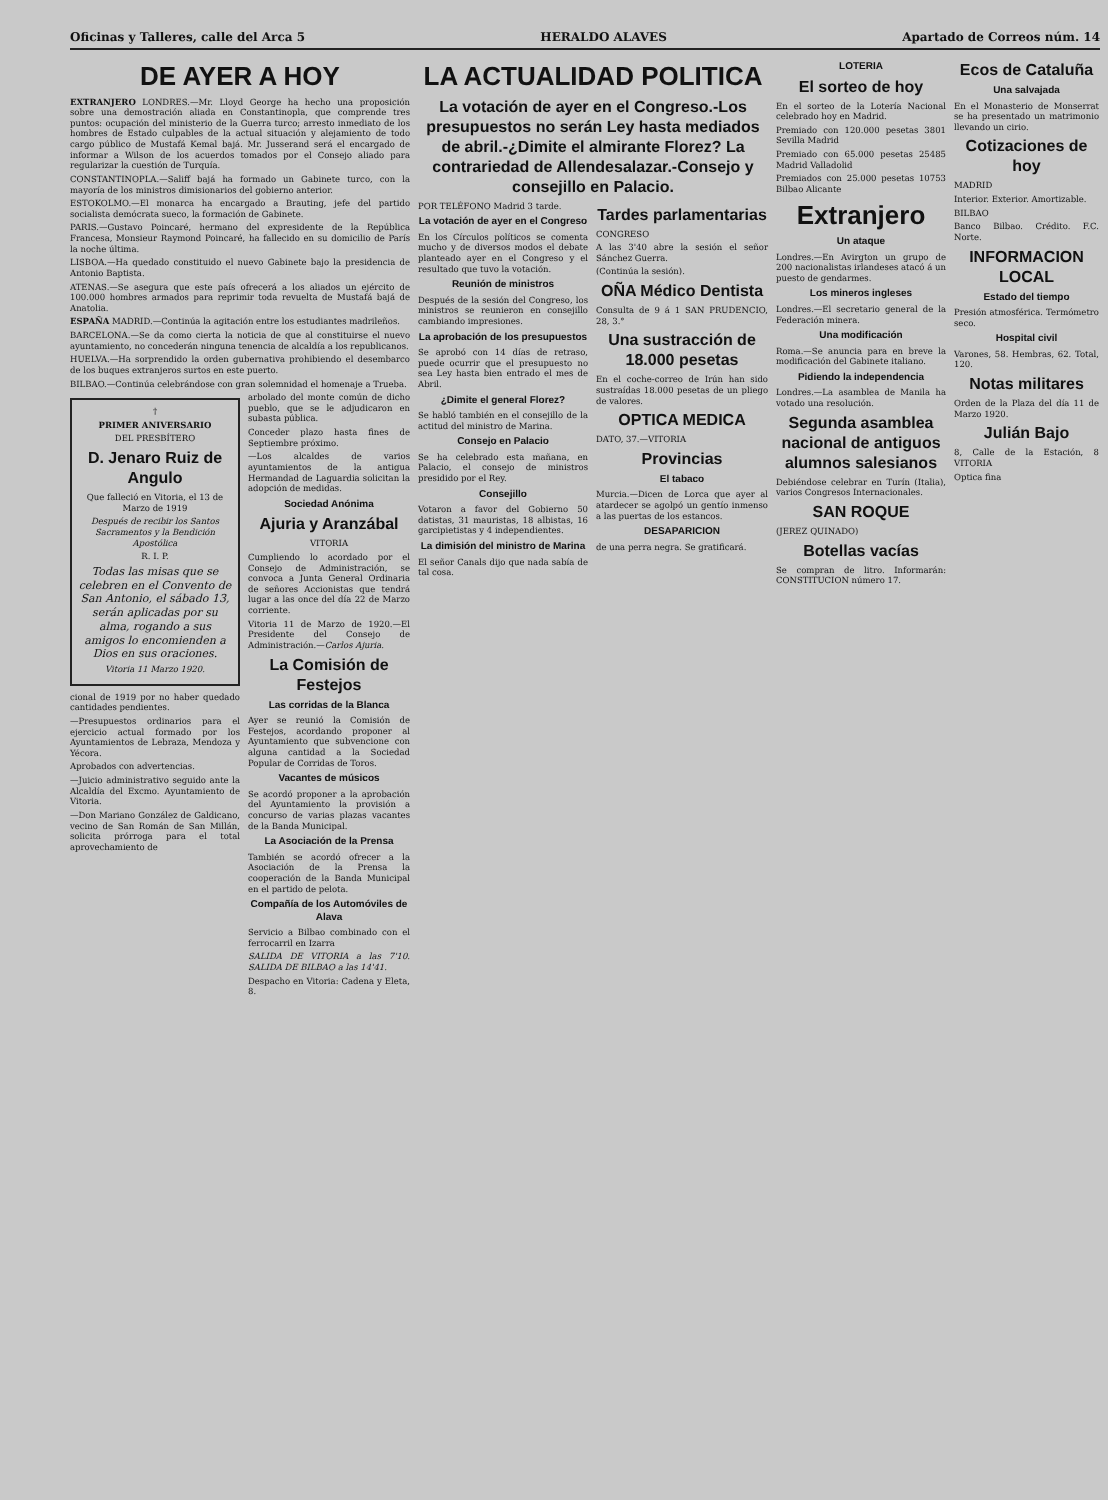Oficinas y Talleres, calle del Arca 5 HERALDO ALAVES Apartado de Correos núm. 14
DE AYER A HOY
EXTRANJERO LONDRES.—Mr. Lloyd George ha hecho una proposición sobre una demostración aliada en Constantinopla, que comprende tres puntos: ocupación del ministerio de la Guerra turco; arresto inmediato de los hombres de Estado culpables de la actual situación y alejamiento de todo cargo público de Mustafá Kemal bajá. Mr. Jusserand será el encargado de informar a Wilson de los acuerdos tomados por el Consejo aliado para regularizar la cuestión de Turquía.
CONSTANTINOPLA.—Saliff bajá ha formado un Gabinete turco, con la mayoría de los ministros dimisionarios del gobierno anterior.
ESTOKOLMO.—El monarca ha encargado a Brauting, jefe del partido socialista demócrata sueco, la formación de Gabinete.
PARIS.—Gustavo Poincaré, hermano del expresidente de la República Francesa, Monsieur Raymond Poincaré, ha fallecido en su domicilio de París la noche última.
LISBOA.—Ha quedado constituido el nuevo Gabinete bajo la presidencia de Antonio Baptista.
ATENAS.—Se asegura que este país ofrecerá a los aliados un ejército de 100.000 hombres armados para reprimir toda revuelta de Mustafá bajá de Anatolia.
ESPAÑA MADRID.—Continúa la agitación entre los estudiantes madrileños.
BARCELONA.—Se da como cierta la noticia de que al constituirse el nuevo ayuntamiento, no concederán ninguna tenencia de alcaldía a los republicanos.
HUELVA.—Ha sorprendido la orden gubernativa prohibiendo el desembarco de los buques extranjeros surtos en este puerto.
BILBAO.—Continúa celebrándose con gran solemnidad el homenaje a Trueba.
†
PRIMER ANIVERSARIO
DEL PRESBÍTERO
D. Jenaro Ruiz de Angulo
Que falleció en Vitoria, el 13 de Marzo de 1919
Después de recibir los Santos Sacramentos y la Bendición Apostólica
R. I. P.
Todas las misas que se celebren en el Convento de San Antonio, el sábado 13, serán aplicadas por su alma, rogando a sus amigos lo encomienden a Dios en sus oraciones.
Vitoria 11 Marzo 1920.
cional de 1919 por no haber quedado cantidades pendientes.
—Presupuestos ordinarios para el ejercicio actual formado por los Ayuntamientos de Lebraza, Mendoza y Yécora.
Aprobados con advertencias.
—Juicio administrativo seguido ante la Alcaldía del Excmo. Ayuntamiento de Vitoria.
—Don Mariano González de Galdicano, vecino de San Román de San Millán, solicita prórroga para el total aprovechamiento de
arbolado del monte común de dicho pueblo, que se le adjudicaron en subasta pública.
Conceder plazo hasta fines de Septiembre próximo.
—Los alcaldes de varios ayuntamientos de la antigua Hermandad de Laguardia solicitan la adopción de medidas.
Sociedad Anónima
Ajuria y Aranzábal
VITORIA
Cumpliendo lo acordado por el Consejo de Administración, se convoca a Junta General Ordinaria de señores Accionistas que tendrá lugar a las once del día 22 de Marzo corriente.
Vitoria 11 de Marzo de 1920.—El Presidente del Consejo de Administración.—Carlos Ajuria.
La Comisión de Festejos
Las corridas de la Blanca
Ayer se reunió la Comisión de Festejos, acordando proponer al Ayuntamiento que subvencione con alguna cantidad a la Sociedad Popular de Corridas de Toros.
Vacantes de músicos
Se acordó proponer a la aprobación del Ayuntamiento la provisión a concurso de varias plazas vacantes de la Banda Municipal.
La Asociación de la Prensa
También se acordó ofrecer a la Asociación de la Prensa la cooperación de la Banda Municipal en el partido de pelota.
Compañía de los Automóviles de Alava
Servicio a Bilbao combinado con el ferrocarril en Izarra
SALIDA DE VITORIA a las 7'10. SALIDA DE BILBAO a las 14'41.
Despacho en Vitoria: Cadena y Eleta, 8.
LA ACTUALIDAD POLITICA
La votación de ayer en el Congreso.-Los presupuestos no serán Ley hasta mediados de abril.-¿Dimite el almirante Florez? La contrariedad de Allendesalazar.-Consejo y consejillo en Palacio.
POR TELÉFONO Madrid 3 tarde.
La votación de ayer en el Congreso
En los Círculos políticos se comenta mucho y de diversos modos el debate planteado ayer en el Congreso y el resultado que tuvo la votación.
Reunión de ministros
Después de la sesión del Congreso, los ministros se reunieron en consejillo cambiando impresiones.
La aprobación de los presupuestos
Se aprobó con 14 días de retraso, puede ocurrir que el presupuesto no sea Ley hasta bien entrado el mes de Abril.
¿Dimite el general Florez?
Se habló también en el consejillo de la actitud del ministro de Marina.
Consejo en Palacio
Se ha celebrado esta mañana, en Palacio, el consejo de ministros presidido por el Rey.
Consejillo
Votaron a favor del Gobierno 50 datistas, 31 mauristas, 18 albistas, 16 garcipietistas y 4 independientes.
La dimisión del ministro de Marina
El señor Canals dijo que nada sabía de tal cosa.
Tardes parlamentarias
CONGRESO
A las 3'40 abre la sesión el señor Sánchez Guerra.
(Continúa la sesión).
OÑA Médico Dentista
Consulta de 9 á 1 SAN PRUDENCIO, 28, 3.°
Una sustracción de 18.000 pesetas
En el coche-correo de Irún han sido sustraídas 18.000 pesetas de un pliego de valores.
OPTICA MEDICA
DATO, 37.—VITORIA
Provincias
El tabaco
Murcia.—Dicen de Lorca que ayer al atardecer se agolpó un gentío inmenso a las puertas de los estancos.
DESAPARICION
de una perra negra. Se gratificará.
LOTERIA
El sorteo de hoy
En el sorteo de la Lotería Nacional celebrado hoy en Madrid.
Premiado con 120.000 pesetas 3801 Sevilla Madrid
Premiado con 65.000 pesetas 25485 Madrid Valladolid
Premiados con 25.000 pesetas 10753 Bilbao Alicante
Extranjero
Un ataque
Londres.—En Avirgton un grupo de 200 nacionalistas irlandeses atacó á un puesto de gendarmes.
Los mineros ingleses
Londres.—El secretario general de la Federación minera.
Una modificación
Roma.—Se anuncia para en breve la modificación del Gabinete italiano.
Pidiendo la independencia
Londres.—La asamblea de Manila ha votado una resolución.
Segunda asamblea nacional de antiguos alumnos salesianos
Debiéndose celebrar en Turín (Italia), varios Congresos Internacionales.
SAN ROQUE
(JEREZ QUINADO)
Botellas vacías
Se compran de litro. Informarán: CONSTITUCION número 17.
Ecos de Cataluña
Una salvajada
En el Monasterio de Monserrat se ha presentado un matrimonio llevando un cirio.
Cotizaciones de hoy
MADRID
Interior. Exterior. Amortizable.
BILBAO
Banco Bilbao. Crédito. F.C. Norte.
INFORMACION LOCAL
Estado del tiempo
Presión atmosférica. Termómetro seco.
Hospital civil
Varones, 58. Hembras, 62. Total, 120.
Notas militares
Orden de la Plaza del día 11 de Marzo 1920.
Julián Bajo
8, Calle de la Estación, 8 VITORIA
Optica fina